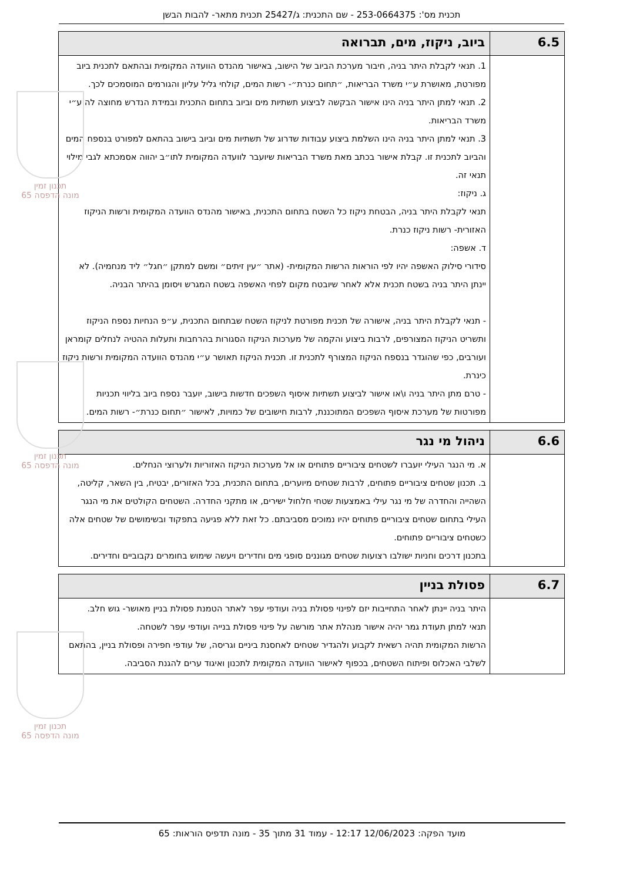תכנית מס': 253-0664375 - שם התכנית: ג/25427 תכנית מתאר- להבות הבשן
תכנון זמין
מונה הדפסה 65
תכנון זמין
מונה הדפסה 65
תכנון זמין
מונה הדפסה 65
| 6.5 | ביוב, ניקוז, מים, תברואה |
| --- | --- |
| | 1. תנאי לקבלת היתר בניה, חיבור מערכת הביוב של הישוב, באישור מהנדס הוועדה המקומית ובהתאם לתכנית ביוב מפורטת, מאושרת ע״י משרד הבריאות, ״תחום כנרת״- רשות המים, קולחי גליל עליון והגורמים המוסמכים לכך. 2. תנאי למתן היתר בניה הינו אישור הבקשה לביצוע תשתיות מים וביוב בתחום התכנית ובמידת הנדרש מחוצה לה ע״י משרד הבריאות. 3. תנאי למתן היתר בניה הינו השלמת ביצוע עבודות שדרוג של תשתיות מים וביוב בישוב בהתאם למפורט בנספח המים והביוב לתכנית זו. קבלת אישור בכתב מאת משרד הבריאות שיועבר לוועדה המקומית לתו״ב יהווה אסמכתא לגבי מילוי תנאי זה. ג. ניקוז: תנאי לקבלת היתר בניה, הבטחת ניקוז כל השטח בתחום התכנית, באישור מהנדס הוועדה המקומית ורשות הניקוז האזורית- רשות ניקוז כנרת. ד. אשפה: סידורי סילוק האשפה יהיו לפי הוראות הרשות המקומית- (אתר ״עין זיתים״ ומשם למתקן ״חגל״ ליד מנחמיה). לא יינתן היתר בניה בשטח תכנית אלא לאחר שיובטח מקום לפחי האשפה בשטח המגרש ויסומן בהיתר הבניה. - תנאי לקבלת היתר בניה, אישורה של תכנית מפורטת לניקוז השטח שבתחום התכנית, ע״פ הנחיות נספח הניקוז ותשריט הניקוז המצורפים, לרבות ביצוע והקמה של מערכות הניקוז הסגורות בהרחבות ותעלות ההטיה לנחלים קומראן ועורבים, כפי שהוגדר בנספח הניקוז המצורף לתכנית זו. תכנית הניקוז תאושר ע״י מהנדס הוועדה המקומית ורשות ניקוז כינרת. - טרם מתן היתר בניה ו\או אישור לביצוע תשתיות איסוף השפכים חדשות בישוב, יועבר נספח ביוב בליווי תכניות מפורטות של מערכת איסוף השפכים המתוכננת, לרבות חישובים של כמויות, לאישור ״תחום כנרת״- רשות המים. |
| 6.6 | ניהול מי נגר |
| --- | --- |
| | א. מי הנגר העילי יועברו לשטחים ציבוריים פתוחים או אל מערכות הניקוז האזוריות ולערוצי הנחלים. ב. תכנון שטחים ציבוריים פתוחים, לרבות שטחים מיוערים, בתחום התכנית, בכל האזורים, יבטיח, בין השאר, קליטה, השהייה והחדרה של מי נגר עילי באמצעות שטחי חלחול ישירים, או מתקני החדרה. השטחים הקולטים את מי הנגר העילי בתחום שטחים ציבוריים פתוחים יהיו נמוכים מסביבתם. כל זאת ללא פגיעה בתפקוד ובשימושים של שטחים אלה כשטחים ציבוריים פתוחים. בתכנון דרכים וחניות ישולבו רצועות שטחים מגוננים סופגי מים וחדירים ויעשה שימוש בחומרים נקבוביים וחדירים. |
| 6.7 | פסולת בניין |
| --- | --- |
| | היתר בניה יינתן לאחר התחייבות יזם לפינוי פסולת בניה ועודפי עפר לאתר הטמנת פסולת בניין מאושר- גוש חלב. תנאי למתן תעודת גמר יהיה אישור מנהלת אתר מורשה על פינוי פסולת בנייה ועודפי עפר לשטחה. הרשות המקומית תהיה רשאית לקבוע ולהגדיר שטחים לאחסנת ביניים וגריסה, של עודפי חפירה ופסולת בניין, בהתאם לשלבי האכלוס ופיתוח השטחים, בכפוף לאישור הוועדה המקומית לתכנון ואיגוד ערים להגנת הסביבה. |
מועד הפקה: 12/06/2023 12:17 - עמוד 31 מתוך 35 - מונה תדפיס הוראות: 65